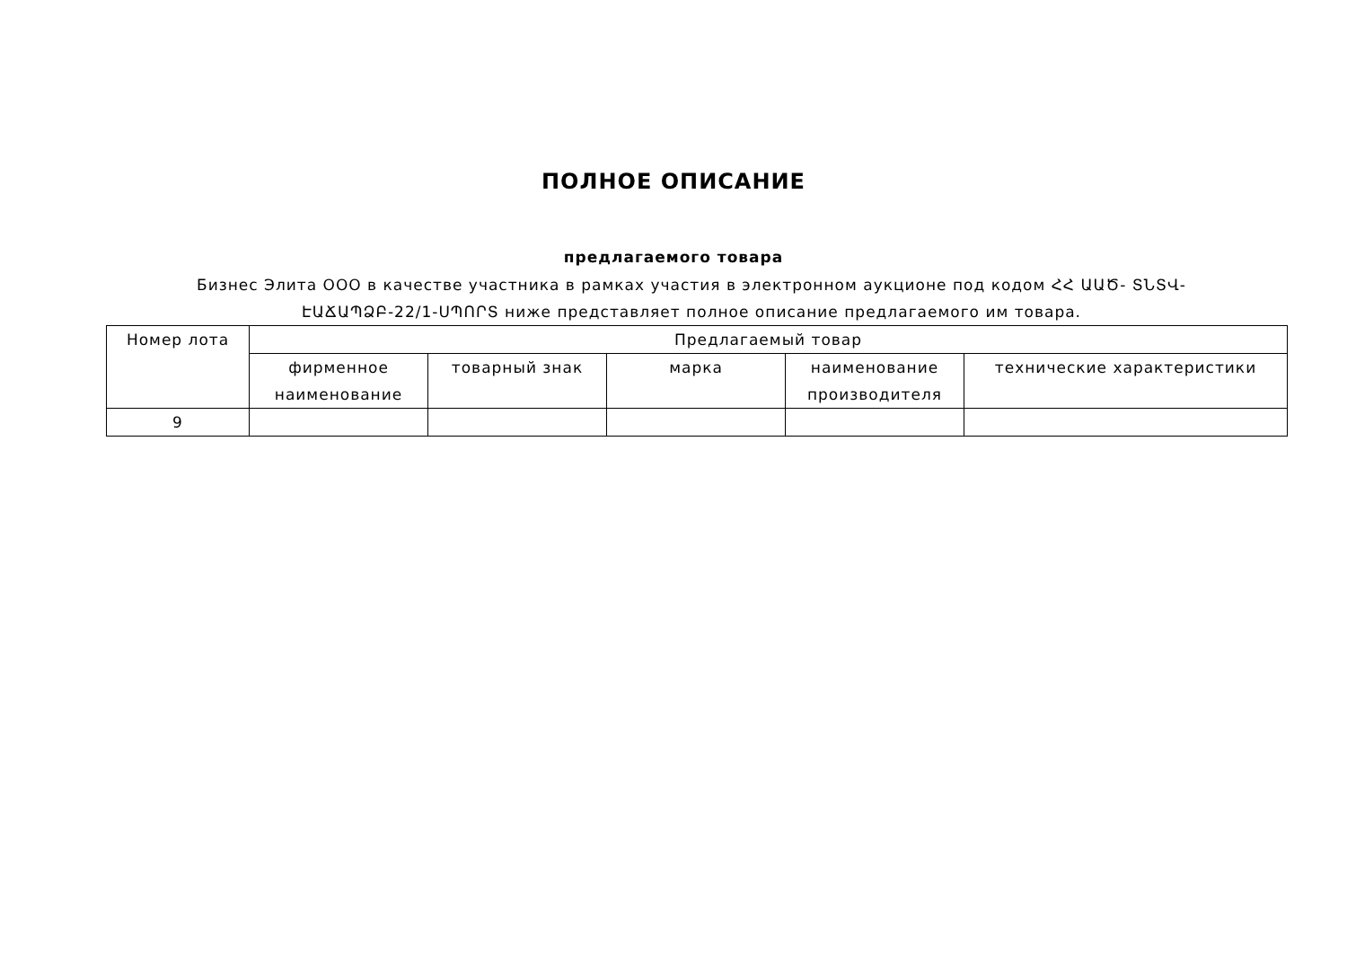ПОЛНОЕ ОПИСАНИЕ
предлагаемого товара
Бизнес Элита ООО в качестве участника в рамках участия в электронном аукционе под кодом ՀՀ ԱԱԾ- ՏՆՏՎ-ԷԱՃԱՊՁԲ-22/1-ՍՊՈՐՏ ниже представляет полное описание предлагаемого им товара.
| Номер лота | Предлагаемый товар | | | | |
| --- | --- | --- | --- | --- | --- |
| | фирменное наименование | товарный знак | марка | наименование производителя | технические характеристики |
| 9 | | | | | |